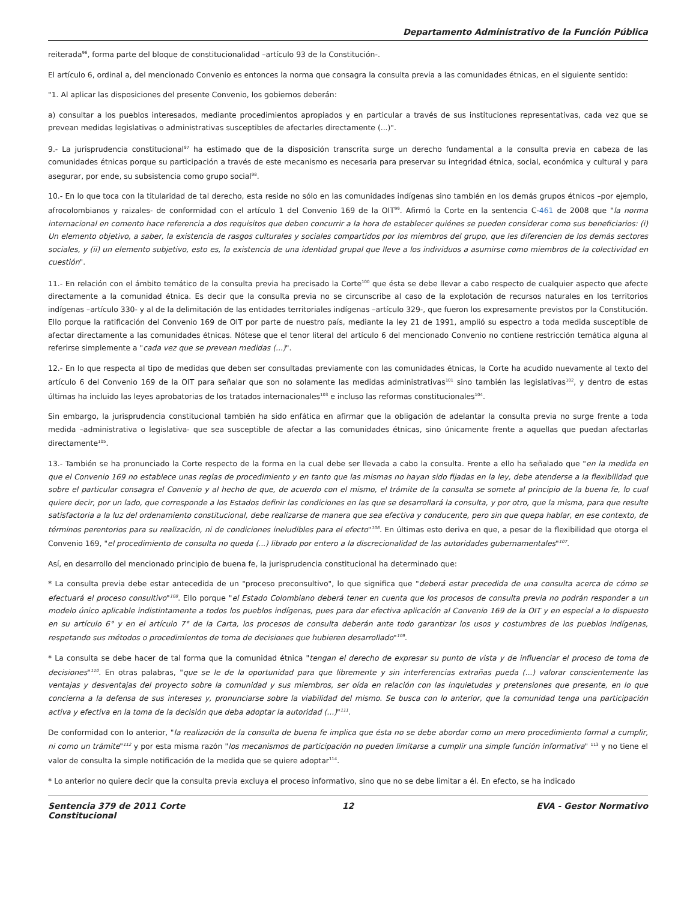Departamento Administrativo de la Función Pública
reiterada<sup>96</sup>, forma parte del bloque de constitucionalidad –artículo 93 de la Constitución-.
El artículo 6, ordinal a, del mencionado Convenio es entonces la norma que consagra la consulta previa a las comunidades étnicas, en el siguiente sentido:
"1. Al aplicar las disposiciones del presente Convenio, los gobiernos deberán:
a) consultar a los pueblos interesados, mediante procedimientos apropiados y en particular a través de sus instituciones representativas, cada vez que se prevean medidas legislativas o administrativas susceptibles de afectarles directamente (...)".
9.- La jurisprudencia constitucional<sup>97</sup> ha estimado que de la disposición transcrita surge un derecho fundamental a la consulta previa en cabeza de las comunidades étnicas porque su participación a través de este mecanismo es necesaria para preservar su integridad étnica, social, económica y cultural y para asegurar, por ende, su subsistencia como grupo social<sup>98</sup>.
10.- En lo que toca con la titularidad de tal derecho, esta reside no sólo en las comunidades indígenas sino también en los demás grupos étnicos –por ejemplo, afrocolombianos y raizales- de conformidad con el artículo 1 del Convenio 169 de la OIT<sup>99</sup>. Afirmó la Corte en la sentencia C-461 de 2008 que "la norma internacional en comento hace referencia a dos requisitos que deben concurrir a la hora de establecer quiénes se pueden considerar como sus beneficiarios: (i) Un elemento objetivo, a saber, la existencia de rasgos culturales y sociales compartidos por los miembros del grupo, que les diferencien de los demás sectores sociales, y (ii) un elemento subjetivo, esto es, la existencia de una identidad grupal que lleve a los individuos a asumirse como miembros de la colectividad en cuestión".
11.- En relación con el ámbito temático de la consulta previa ha precisado la Corte<sup>100</sup> que ésta se debe llevar a cabo respecto de cualquier aspecto que afecte directamente a la comunidad étnica. Es decir que la consulta previa no se circunscribe al caso de la explotación de recursos naturales en los territorios indígenas –artículo 330- y al de la delimitación de las entidades territoriales indígenas –artículo 329-, que fueron los expresamente previstos por la Constitución. Ello porque la ratificación del Convenio 169 de OIT por parte de nuestro país, mediante la ley 21 de 1991, amplió su espectro a toda medida susceptible de afectar directamente a las comunidades étnicas. Nótese que el tenor literal del artículo 6 del mencionado Convenio no contiene restricción temática alguna al referirse simplemente a "cada vez que se prevean medidas (...)".
12.- En lo que respecta al tipo de medidas que deben ser consultadas previamente con las comunidades étnicas, la Corte ha acudido nuevamente al texto del artículo 6 del Convenio 169 de la OIT para señalar que son no solamente las medidas administrativas<sup>101</sup> sino también las legislativas<sup>102</sup>, y dentro de estas últimas ha incluido las leyes aprobatorias de los tratados internacionales<sup>103</sup> e incluso las reformas constitucionales<sup>104</sup>.
Sin embargo, la jurisprudencia constitucional también ha sido enfática en afirmar que la obligación de adelantar la consulta previa no surge frente a toda medida –administrativa o legislativa- que sea susceptible de afectar a las comunidades étnicas, sino únicamente frente a aquellas que puedan afectarlas directamente<sup>105</sup>.
13.- También se ha pronunciado la Corte respecto de la forma en la cual debe ser llevada a cabo la consulta. Frente a ello ha señalado que "en la medida en que el Convenio 169 no establece unas reglas de procedimiento y en tanto que las mismas no hayan sido fijadas en la ley, debe atenderse a la flexibilidad que sobre el particular consagra el Convenio y al hecho de que, de acuerdo con el mismo, el trámite de la consulta se somete al principio de la buena fe, lo cual quiere decir, por un lado, que corresponde a los Estados definir las condiciones en las que se desarrollará la consulta, y por otro, que la misma, para que resulte satisfactoria a la luz del ordenamiento constitucional, debe realizarse de manera que sea efectiva y conducente, pero sin que quepa hablar, en ese contexto, de términos perentorios para su realización, ni de condiciones ineludibles para el efecto"<sup>106</sup>. En últimas esto deriva en que, a pesar de la flexibilidad que otorga el Convenio 169, "el procedimiento de consulta no queda (...) librado por entero a la discrecionalidad de las autoridades gubernamentales"<sup>107</sup>.
Así, en desarrollo del mencionado principio de buena fe, la jurisprudencia constitucional ha determinado que:
* La consulta previa debe estar antecedida de un "proceso preconsultivo", lo que significa que "deberá estar precedida de una consulta acerca de cómo se efectuará el proceso consultivo"<sup>108</sup>. Ello porque "el Estado Colombiano deberá tener en cuenta que los procesos de consulta previa no podrán responder a un modelo único aplicable indistintamente a todos los pueblos indígenas, pues para dar efectiva aplicación al Convenio 169 de la OIT y en especial a lo dispuesto en su artículo 6° y en el artículo 7° de la Carta, los procesos de consulta deberán ante todo garantizar los usos y costumbres de los pueblos indígenas, respetando sus métodos o procedimientos de toma de decisiones que hubieren desarrollado"<sup>109</sup>.
* La consulta se debe hacer de tal forma que la comunidad étnica "tengan el derecho de expresar su punto de vista y de influenciar el proceso de toma de decisiones"<sup>110</sup>. En otras palabras, "que se le de la oportunidad para que libremente y sin interferencias extrañas pueda (...) valorar conscientemente las ventajas y desventajas del proyecto sobre la comunidad y sus miembros, ser oída en relación con las inquietudes y pretensiones que presente, en lo que concierna a la defensa de sus intereses y, pronunciarse sobre la viabilidad del mismo. Se busca con lo anterior, que la comunidad tenga una participación activa y efectiva en la toma de la decisión que deba adoptar la autoridad (...)"<sup>111</sup>.
De conformidad con lo anterior, "la realización de la consulta de buena fe implica que ésta no se debe abordar como un mero procedimiento formal a cumplir, ni como un trámite"<sup>112</sup> y por esta misma razón "los mecanismos de participación no pueden limitarse a cumplir una simple función informativa" <sup>113</sup> y no tiene el valor de consulta la simple notificación de la medida que se quiere adoptar<sup>114</sup>.
* Lo anterior no quiere decir que la consulta previa excluya el proceso informativo, sino que no se debe limitar a él. En efecto, se ha indicado
Sentencia 379 de 2011 Corte Constitucional
12 EVA - Gestor Normativo